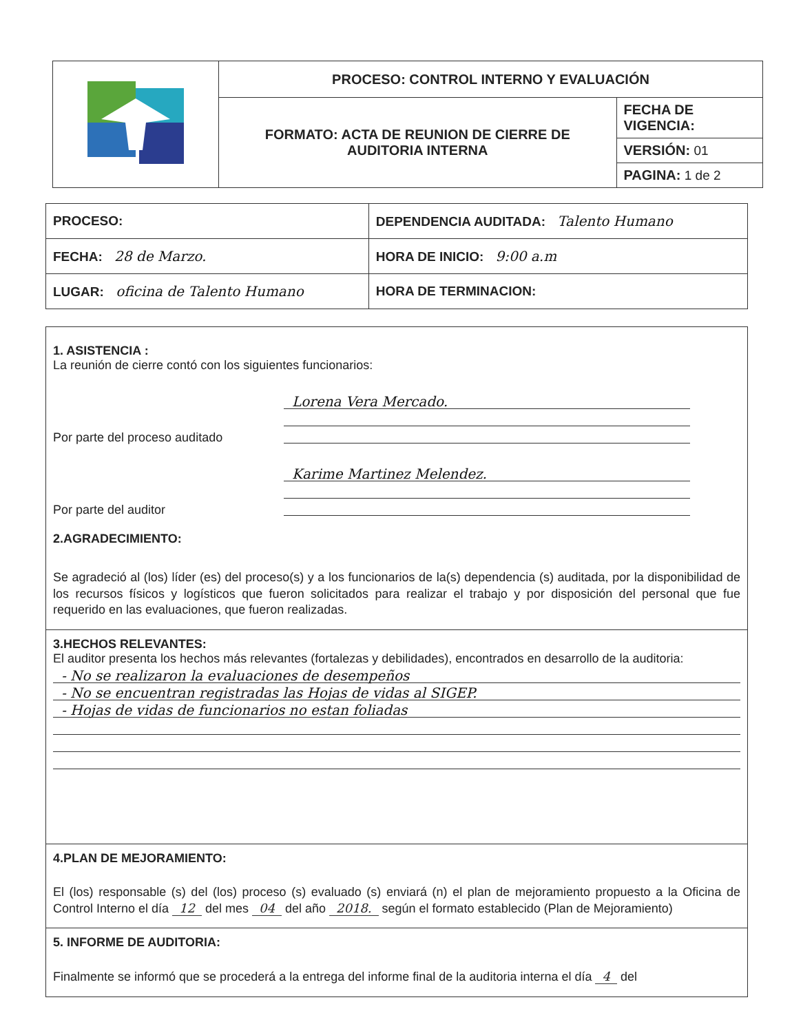| | PROCESO: CONTROL INTERNO Y EVALUACIÓN | |
| | FORMATO: ACTA DE REUNION DE CIERRE DE AUDITORIA INTERNA | FECHA DE VIGENCIA: |
| | | VERSIÓN: 01 |
| | | PAGINA: 1 de 2 |
| PROCESO: | DEPENDENCIA AUDITADA: Talento Humano |
| FECHA: 28 de Marzo. | HORA DE INICIO: 9:00 a.m |
| LUGAR: oficina de Talento Humano | HORA DE TERMINACION: |
1. ASISTENCIA :
La reunión de cierre contó con los siguientes funcionarios:
Por parte del proceso auditado
Lorena Vera Mercado.
Por parte del auditor
Karime Martinez Melendez.
2.AGRADECIMIENTO:
Se agradeció al (los) líder (es) del proceso(s) y a los funcionarios de la(s) dependencia (s) auditada, por la disponibilidad de los recursos físicos y logísticos que fueron solicitados para realizar el trabajo y por disposición del personal que fue requerido en las evaluaciones, que fueron realizadas.
3.HECHOS RELEVANTES:
El auditor presenta los hechos más relevantes (fortalezas y debilidades), encontrados en desarrollo de la auditoria:
- No se realizaron la evaluaciones de desempeños
- No se encuentran registradas las Hojas de vidas al SIGEP.
- Hojas de vidas de funcionarios no estan foliadas
4.PLAN DE MEJORAMIENTO:
El (los) responsable (s) del (los) proceso (s) evaluado (s) enviará (n) el plan de mejoramiento propuesto a la Oficina de Control Interno el día 12 del mes 04 del año 2018. según el formato establecido (Plan de Mejoramiento)
5. INFORME DE AUDITORIA:
Finalmente se informó que se procederá a la entrega del informe final de la auditoria interna el día 4 del